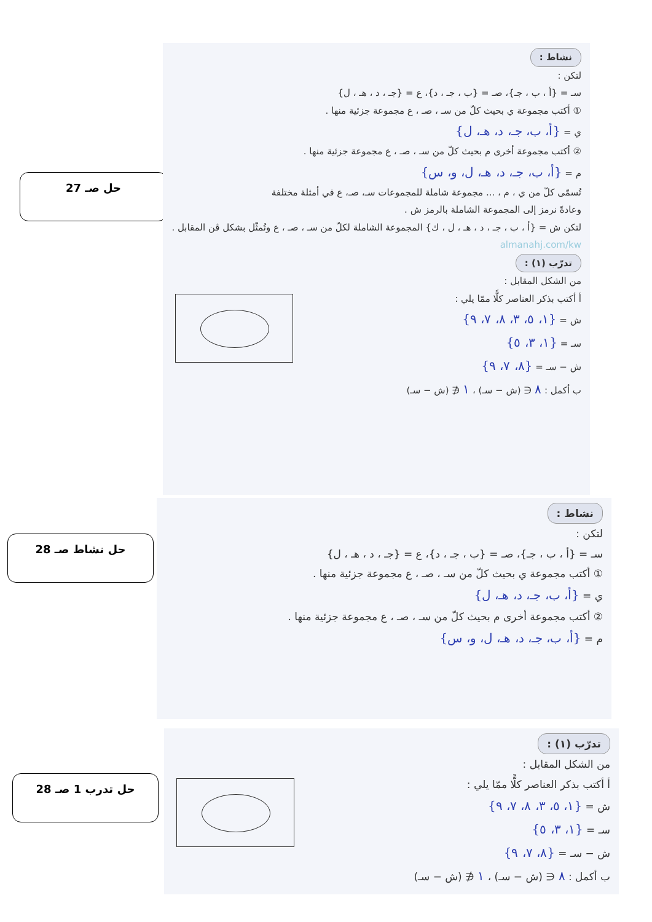حل صـ 27
نشاط :
لتكن :
سـ = {أ ، ب ، جـ}، صـ = {ب ، جـ ، د}، ع = {جـ ، د ، هـ ، ل}
① أكتب مجموعة ي بحيث كلّ من سـ ، صـ ، ع مجموعة جزئية منها .
ي = {أ، ب، جـ، د، هـ، ل}
② أكتب مجموعة أخرى م بحيث كلّ من سـ ، صـ ، ع مجموعة جزئية منها .
م = {أ، ب، جـ، د، هـ، ل، و، س}
تُسمّى كلّ من ي ، م ، ... مجموعة شاملة للمجموعات سـ، صـ، ع في أمثلة مختلفة
وعادةً نرمز إلى المجموعة الشاملة بالرمز ش .
لتكن ش = {أ ، ب ، جـ ، د ، هـ ، ل ، ك} المجموعة الشاملة لكلّ من سـ ، صـ ، ع وتُمثّل بشكل ڤن المقابل .
almanahj.com/kw
تدرّب (١) :
من الشكل المقابل :
أ أكتب بذكر العناصر كلًّا ممّا يلي :
ش = {١، ٥، ٣، ٨، ٧، ٩}
سـ = {١، ٣، ٥}
ش − سـ = {٨، ٧، ٩}
ب أكمل : ٨ ∈ (ش − سـ) ، ١ ∉ (ش − سـ)
حل نشاط صـ 28
نشاط :
لتكن :
سـ = {أ ، ب ، جـ}، صـ = {ب ، جـ ، د}، ع = {جـ ، د ، هـ ، ل}
① أكتب مجموعة ي بحيث كلّ من سـ ، صـ ، ع مجموعة جزئية منها .
ي = {أ، ب، جـ، د، هـ، ل}
② أكتب مجموعة أخرى م بحيث كلّ من سـ ، صـ ، ع مجموعة جزئية منها .
م = {أ، ب، جـ، د، هـ، ل، و، س}
حل تدرب 1 صـ 28
تدرّب (١) :
من الشكل المقابل :
أ أكتب بذكر العناصر كلًّا ممّا يلي :
ش = {١، ٥، ٣، ٨، ٧، ٩}
سـ = {١، ٣، ٥}
ش − سـ = {٨، ٧، ٩}
ب أكمل : ٨ ∈ (ش − سـ) ، ١ ∉ (ش − سـ)